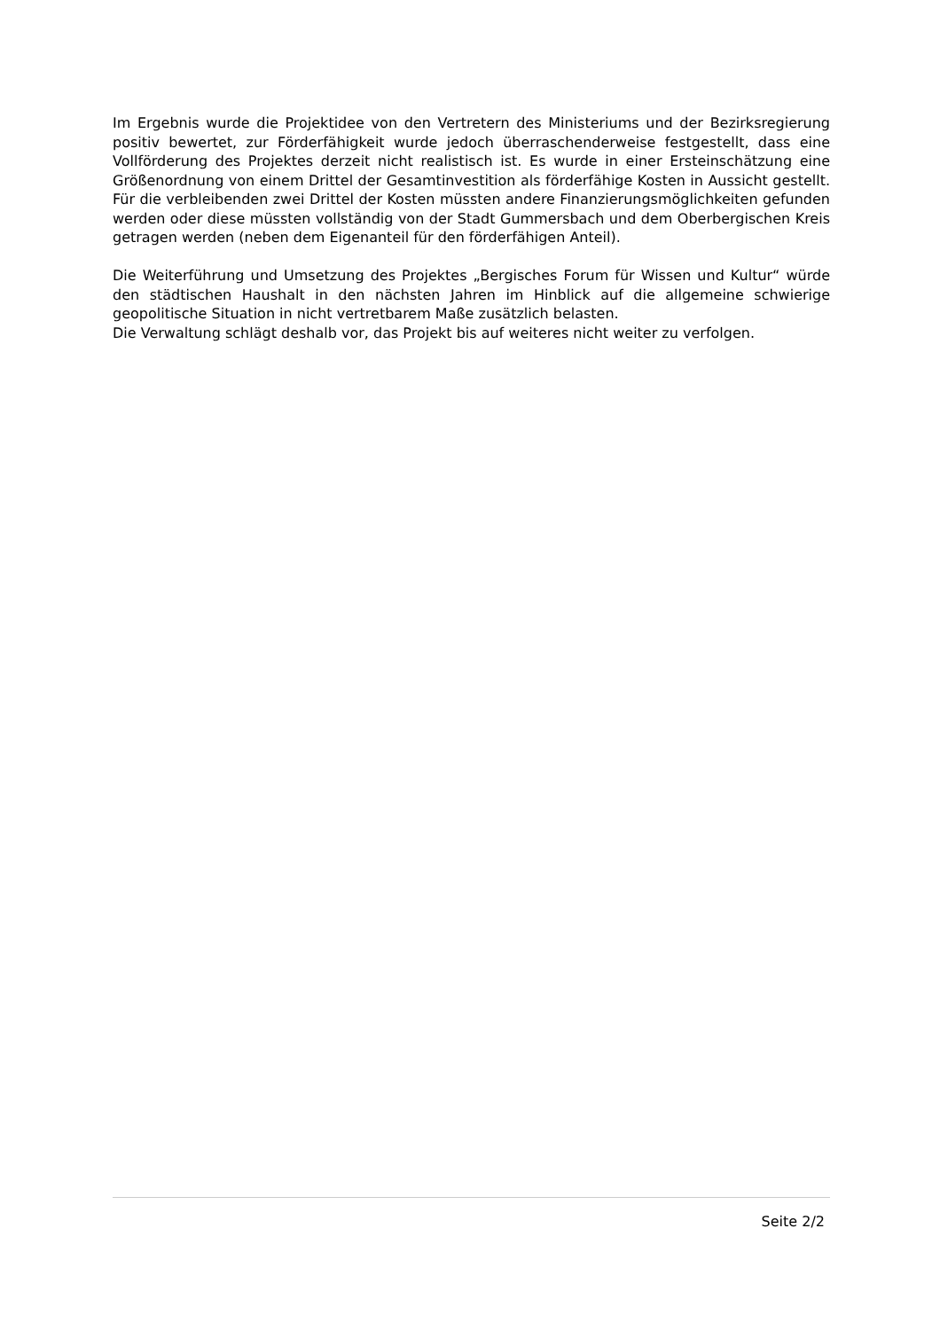Im Ergebnis wurde die Projektidee von den Vertretern des Ministeriums und der Bezirksregierung positiv bewertet, zur Förderfähigkeit wurde jedoch überraschenderweise festgestellt, dass eine Vollförderung des Projektes derzeit nicht realistisch ist. Es wurde in einer Ersteinschätzung eine Größenordnung von einem Drittel der Gesamtinvestition als förderfähige Kosten in Aussicht gestellt. Für die verbleibenden zwei Drittel der Kosten müssten andere Finanzierungsmöglichkeiten gefunden werden oder diese müssten vollständig von der Stadt Gummersbach und dem Oberbergischen Kreis getragen werden (neben dem Eigenanteil für den förderfähigen Anteil).
Die Weiterführung und Umsetzung des Projektes „Bergisches Forum für Wissen und Kultur“ würde den städtischen Haushalt in den nächsten Jahren im Hinblick auf die allgemeine schwierige geopolitische Situation in nicht vertretbarem Maße zusätzlich belasten.
Die Verwaltung schlägt deshalb vor, das Projekt bis auf weiteres nicht weiter zu verfolgen.
Seite 2/2